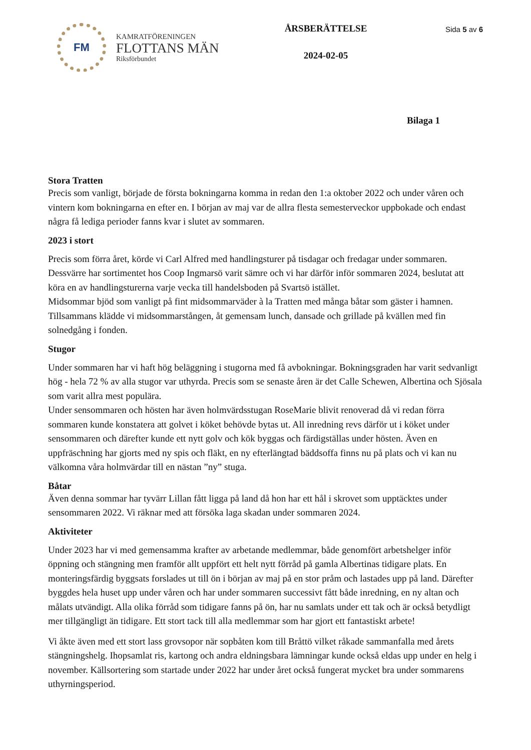FM
KAMRATFÖRENINGEN
FLOTTANS MÄN
Riksförbundet
ÅRSBERÄTTELSE
2024-02-05
Sida 5 av 6
Bilaga 1
Stora Tratten
Precis som vanligt, började de första bokningarna komma in redan den 1:a oktober 2022 och under våren och vintern kom bokningarna en efter en. I början av maj var de allra flesta semesterveckor uppbokade och endast några få lediga perioder fanns kvar i slutet av sommaren.
2023 i stort
Precis som förra året, körde vi Carl Alfred med handlingsturer på tisdagar och fredagar under sommaren. Dessvärre har sortimentet hos Coop Ingmarsö varit sämre och vi har därför inför sommaren 2024, beslutat att köra en av handlingsturerna varje vecka till handelsboden på Svartsö istället.
Midsommar bjöd som vanligt på fint midsommarväder à la Tratten med många båtar som gäster i hamnen. Tillsammans klädde vi midsommarstången, åt gemensam lunch, dansade och grillade på kvällen med fin solnedgång i fonden.
Stugor
Under sommaren har vi haft hög beläggning i stugorna med få avbokningar. Bokningsgraden har varit sedvanligt hög - hela 72 % av alla stugor var uthyrda. Precis som se senaste åren är det Calle Schewen, Albertina och Sjösala som varit allra mest populära.
Under sensommaren och hösten har även holmvärdsstugan RoseMarie blivit renoverad då vi redan förra sommaren kunde konstatera att golvet i köket behövde bytas ut. All inredning revs därför ut i köket under sensommaren och därefter kunde ett nytt golv och kök byggas och färdigställas under hösten. Även en uppfräschning har gjorts med ny spis och fläkt, en ny efterlängtad bäddsoffa finns nu på plats och vi kan nu välkomna våra holmvärdar till en nästan ”ny” stuga.
Båtar
Även denna sommar har tyvärr Lillan fått ligga på land då hon har ett hål i skrovet som upptäcktes under sensommaren 2022. Vi räknar med att försöka laga skadan under sommaren 2024.
Aktiviteter
Under 2023 har vi med gemensamma krafter av arbetande medlemmar, både genomfört arbetshelger inför öppning och stängning men framför allt uppfört ett helt nytt förråd på gamla Albertinas tidigare plats. En monteringsfärdig byggsats forslades ut till ön i början av maj på en stor pråm och lastades upp på land. Därefter byggdes hela huset upp under våren och har under sommaren successivt fått både inredning, en ny altan och målats utvändigt. Alla olika förråd som tidigare fanns på ön, har nu samlats under ett tak och är också betydligt mer tillgängligt än tidigare. Ett stort tack till alla medlemmar som har gjort ett fantastiskt arbete!
Vi åkte även med ett stort lass grovsopor när sopbåten kom till Bråttö vilket råkade sammanfalla med årets stängningshelg. Ihopsamlat ris, kartong och andra eldningsbara lämningar kunde också eldas upp under en helg i november. Källsortering som startade under 2022 har under året också fungerat mycket bra under sommarens uthyrningsperiod.